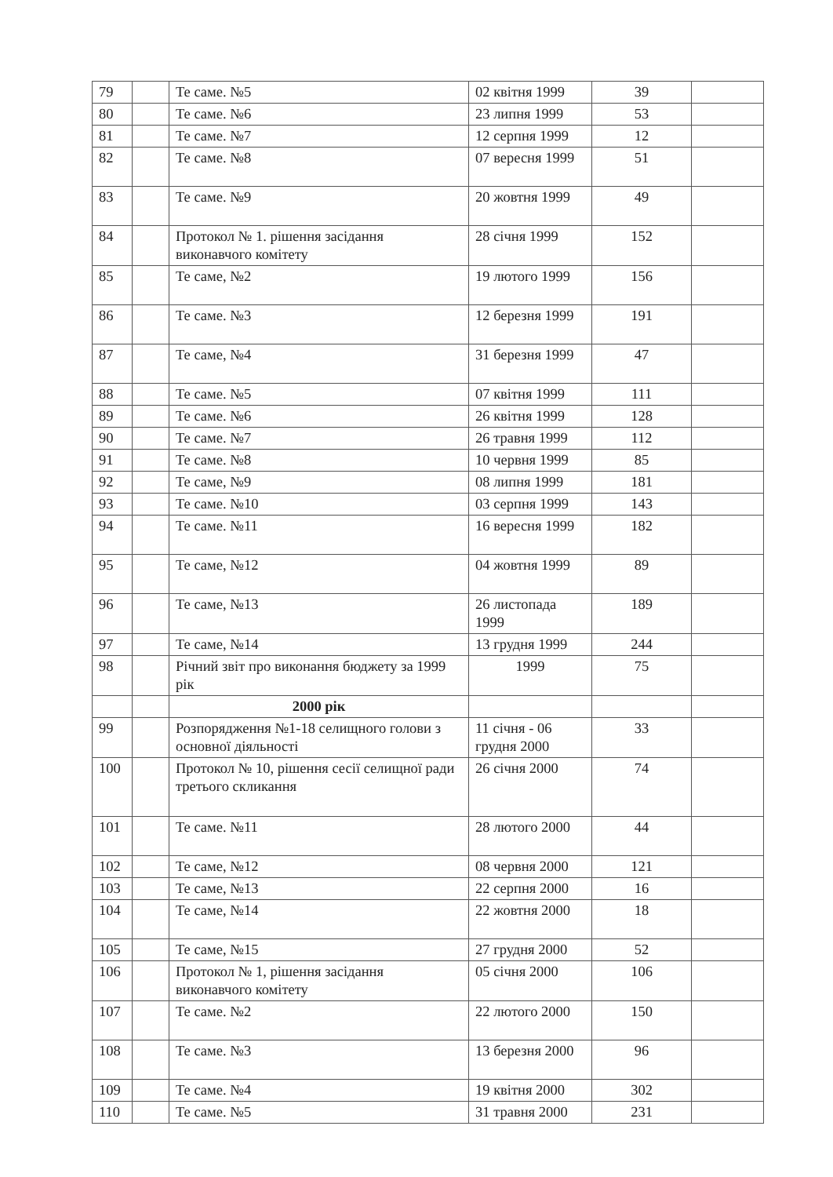| 79 | | Те саме. №5 | 02 квітня 1999 | 39 | |
| 80 | | Те саме. №6 | 23 липня 1999 | 53 | |
| 81 | | Те саме. №7 | 12 серпня 1999 | 12 | |
| 82 | | Те саме. №8 | 07 вересня 1999 | 51 | |
| 83 | | Те саме. №9 | 20 жовтня 1999 | 49 | |
| 84 | | Протокол № 1. рішення засідання виконавчого комітету | 28 січня 1999 | 152 | |
| 85 | | Те саме, №2 | 19 лютого 1999 | 156 | |
| 86 | | Те саме. №3 | 12 березня 1999 | 191 | |
| 87 | | Те саме, №4 | 31 березня 1999 | 47 | |
| 88 | | Те саме. №5 | 07 квітня 1999 | 111 | |
| 89 | | Те саме. №6 | 26 квітня 1999 | 128 | |
| 90 | | Те саме. №7 | 26 травня 1999 | 112 | |
| 91 | | Те саме. №8 | 10 червня 1999 | 85 | |
| 92 | | Те саме, №9 | 08 липня 1999 | 181 | |
| 93 | | Те саме. №10 | 03 серпня 1999 | 143 | |
| 94 | | Те саме. №11 | 16 вересня 1999 | 182 | |
| 95 | | Те саме, №12 | 04 жовтня 1999 | 89 | |
| 96 | | Те саме, №13 | 26 листопада 1999 | 189 | |
| 97 | | Те саме, №14 | 13 грудня 1999 | 244 | |
| 98 | | Річний звіт про виконання бюджету за 1999 рік | 1999 | 75 | |
| | | 2000 рік | | | |
| 99 | | Розпорядження №1-18 селищного голови з основної діяльності | 11 січня - 06 грудня 2000 | 33 | |
| 100 | | Протокол № 10, рішення сесії селищної ради третього скликання | 26 січня 2000 | 74 | |
| 101 | | Те саме. №11 | 28 лютого 2000 | 44 | |
| 102 | | Те саме, №12 | 08 червня 2000 | 121 | |
| 103 | | Те саме, №13 | 22 серпня 2000 | 16 | |
| 104 | | Те саме, №14 | 22 жовтня 2000 | 18 | |
| 105 | | Те саме, №15 | 27 грудня 2000 | 52 | |
| 106 | | Протокол № 1, рішення засідання виконавчого комітету | 05 січня 2000 | 106 | |
| 107 | | Те саме. №2 | 22 лютого 2000 | 150 | |
| 108 | | Те саме. №3 | 13 березня 2000 | 96 | |
| 109 | | Те саме. №4 | 19 квітня 2000 | 302 | |
| 110 | | Те саме. №5 | 31 травня 2000 | 231 | |